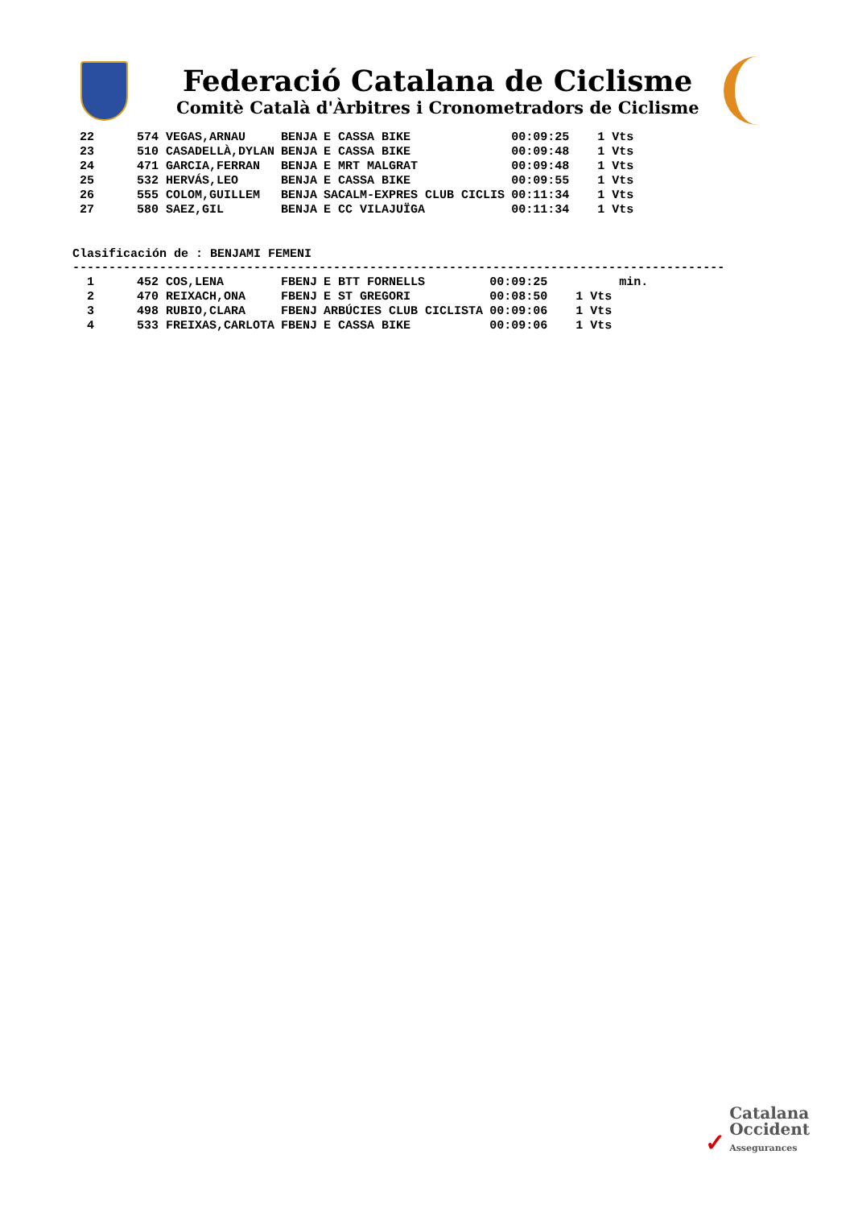Federació Catalana de Ciclisme
Comitè Català d'Àrbitres i Cronometradors de Ciclisme
| 22 | 574 VEGAS,ARNAU | BENJA | E CASSA BIKE | 00:09:25 | 1 Vts |
| 23 | 510 CASADELLÀ,DYLAN | BENJA | E CASSA BIKE | 00:09:48 | 1 Vts |
| 24 | 471 GARCIA,FERRAN | BENJA | E MRT MALGRAT | 00:09:48 | 1 Vts |
| 25 | 532 HERVÁS,LEO | BENJA | E CASSA BIKE | 00:09:55 | 1 Vts |
| 26 | 555 COLOM,GUILLEM | BENJA | SACALM-EXPRES CLUB CICLIS | 00:11:34 | 1 Vts |
| 27 | 580 SAEZ,GIL | BENJA | E CC VILAJUÏGA | 00:11:34 | 1 Vts |
Clasificación de : BENJAMI FEMENI
------------------------------------------------------------------------------------------
| 1 | 452 COS,LENA | FBENJ | E BTT FORNELLS | 00:09:25 | min. |
| 2 | 470 REIXACH,ONA | FBENJ | E ST GREGORI | 00:08:50 | 1 Vts |
| 3 | 498 RUBIO,CLARA | FBENJ | ARBÚCIES CLUB CICLISTA | 00:09:06 | 1 Vts |
| 4 | 533 FREIXAS,CARLOTA | FBENJ | E CASSA BIKE | 00:09:06 | 1 Vts |
✓ Catalana
Occident
Assegurances